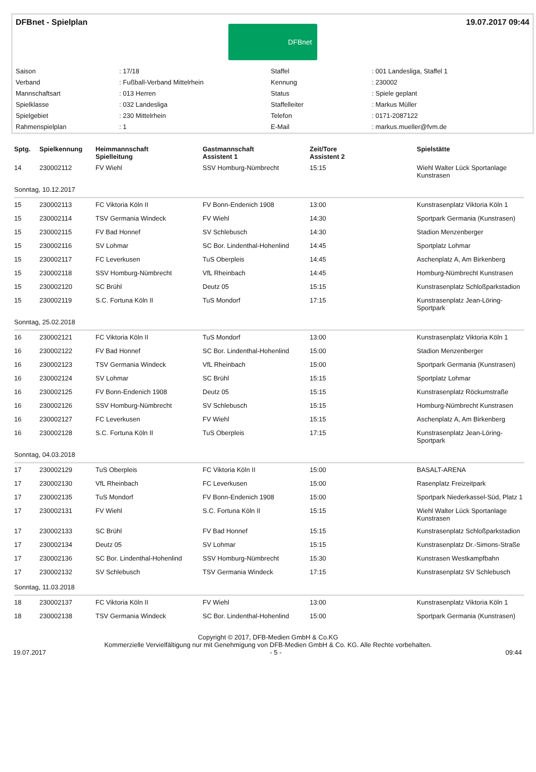DFBnet - Spielplan 19.07.2017 09:44
DFBnet
| Saison | : 17/18 | Staffel | : 001 Landesliga, Staffel 1 |
| Verband | : Fußball-Verband Mittelrhein | Kennung | : 230002 |
| Mannschaftsart | : 013 Herren | Status | : Spiele geplant |
| Spielklasse | : 032 Landesliga | Staffelleiter | : Markus Müller |
| Spielgebiet | : 230 Mittelrhein | Telefon | : 0171-2087122 |
| Rahmenspielplan | : 1 | E-Mail | : markus.mueller@fvm.de |
| Sptg. | Spielkennung | Heimmannschaft Spielleitung | Gastmannschaft Assistent 1 | Zeit/Tore Assistent 2 | Spielstätte |
| --- | --- | --- | --- | --- | --- |
| 14 | 230002112 | FV Wiehl | SSV Homburg-Nümbrecht | 15:15 | Wiehl Walter Lück Sportanlage Kunstrasen |
| Sonntag, 10.12.2017 | | | | | |
| 15 | 230002113 | FC Viktoria Köln II | FV Bonn-Endenich 1908 | 13:00 | Kunstrasenplatz Viktoria Köln 1 |
| 15 | 230002114 | TSV Germania Windeck | FV Wiehl | 14:30 | Sportpark Germania (Kunstrasen) |
| 15 | 230002115 | FV Bad Honnef | SV Schlebusch | 14:30 | Stadion Menzenberger |
| 15 | 230002116 | SV Lohmar | SC Bor. Lindenthal-Hohenlind | 14:45 | Sportplatz Lohmar |
| 15 | 230002117 | FC Leverkusen | TuS Oberpleis | 14:45 | Aschenplatz A, Am Birkenberg |
| 15 | 230002118 | SSV Homburg-Nümbrecht | VfL Rheinbach | 14:45 | Homburg-Nümbrecht Kunstrasen |
| 15 | 230002120 | SC Brühl | Deutz 05 | 15:15 | Kunstrasenplatz Schloßparkstadion |
| 15 | 230002119 | S.C. Fortuna Köln II | TuS Mondorf | 17:15 | Kunstrasenplatz Jean-Löring-Sportpark |
| Sonntag, 25.02.2018 | | | | | |
| 16 | 230002121 | FC Viktoria Köln II | TuS Mondorf | 13:00 | Kunstrasenplatz Viktoria Köln 1 |
| 16 | 230002122 | FV Bad Honnef | SC Bor. Lindenthal-Hohenlind | 15:00 | Stadion Menzenberger |
| 16 | 230002123 | TSV Germania Windeck | VfL Rheinbach | 15:00 | Sportpark Germania (Kunstrasen) |
| 16 | 230002124 | SV Lohmar | SC Brühl | 15:15 | Sportplatz Lohmar |
| 16 | 230002125 | FV Bonn-Endenich 1908 | Deutz 05 | 15:15 | Kunstrasenplatz Röckumstraße |
| 16 | 230002126 | SSV Homburg-Nümbrecht | SV Schlebusch | 15:15 | Homburg-Nümbrecht Kunstrasen |
| 16 | 230002127 | FC Leverkusen | FV Wiehl | 15:15 | Aschenplatz A, Am Birkenberg |
| 16 | 230002128 | S.C. Fortuna Köln II | TuS Oberpleis | 17:15 | Kunstrasenplatz Jean-Löring-Sportpark |
| Sonntag, 04.03.2018 | | | | | |
| 17 | 230002129 | TuS Oberpleis | FC Viktoria Köln II | 15:00 | BASALT-ARENA |
| 17 | 230002130 | VfL Rheinbach | FC Leverkusen | 15:00 | Rasenplatz Freizeitpark |
| 17 | 230002135 | TuS Mondorf | FV Bonn-Endenich 1908 | 15:00 | Sportpark Niederkassel-Süd, Platz 1 |
| 17 | 230002131 | FV Wiehl | S.C. Fortuna Köln II | 15:15 | Wiehl Walter Lück Sportanlage Kunstrasen |
| 17 | 230002133 | SC Brühl | FV Bad Honnef | 15:15 | Kunstrasenplatz Schloßparkstadion |
| 17 | 230002134 | Deutz 05 | SV Lohmar | 15:15 | Kunstrasenplatz Dr.-Simons-Straße |
| 17 | 230002136 | SC Bor. Lindenthal-Hohenlind | SSV Homburg-Nümbrecht | 15:30 | Kunstrasen Westkampfbahn |
| 17 | 230002132 | SV Schlebusch | TSV Germania Windeck | 17:15 | Kunstrasenplatz SV Schlebusch |
| Sonntag, 11.03.2018 | | | | | |
| 18 | 230002137 | FC Viktoria Köln II | FV Wiehl | 13:00 | Kunstrasenplatz Viktoria Köln 1 |
| 18 | 230002138 | TSV Germania Windeck | SC Bor. Lindenthal-Hohenlind | 15:00 | Sportpark Germania (Kunstrasen) |
Copyright © 2017, DFB-Medien GmbH & Co.KG
Kommerzielle Vervielfältigung nur mit Genehmigung von DFB-Medien GmbH & Co. KG. Alle Rechte vorbehalten.
19.07.2017 - 5 - 09:44